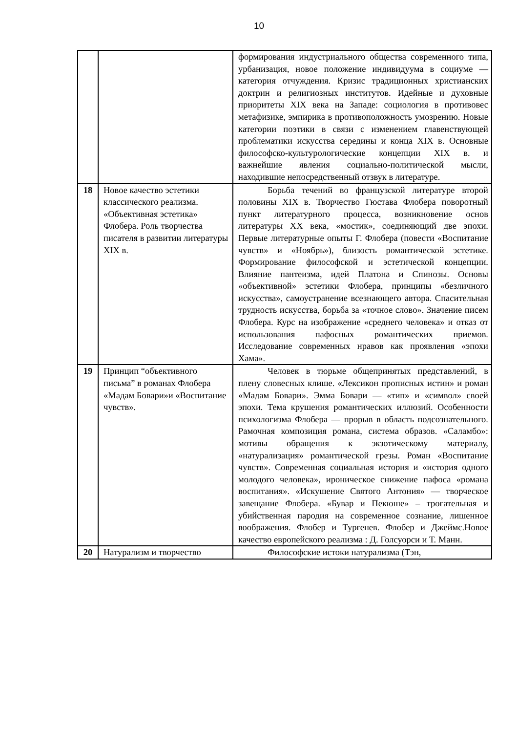10
| | | формирования индустриального общества современного типа, урбанизация, новое положение индивидуума в социуме — категория отчуждения. Кризис традиционных христианских доктрин и религиозных институтов. Идейные и духовные приоритеты XIX века на Западе: социология в противовес метафизике, эмпирика в противоположность умозрению. Новые категории поэтики в связи с изменением главенствующей проблематики искусства середины и конца XIX в. Основные философско-культурологические концепции XIX в. и важнейшие явления социально-политической мысли, находившие непосредственный отзвук в литературе. |
| 18 | Новое качество эстетики классического реализма. «Объективная эстетика» Флобера. Роль творчества писателя в развитии литературы XIX в. | Борьба течений во французской литературе второй половины XIX в. Творчество Гюстава Флобера поворотный пункт литературного процесса, возникновение основ литературы XX века, «мостик», соединяющий две эпохи. Первые литературные опыты Г. Флобера (повести «Воспитание чувств» и «Ноябрь»), близость романтической эстетике. Формирование философской и эстетической концепции. Влияние пантеизма, идей Платона и Спинозы. Основы «объективной» эстетики Флобера, принципы «безличного искусства», самоустранение всезнающего автора. Спасительная трудность искусства, борьба за «точное слово». Значение писем Флобера. Курс на изображение «среднего человека» и отказ от использования пафосных романтических приемов. Исследование современных нравов как проявления «эпохи Хама». |
| 19 | Принцип “объективного письма” в романах Флобера «Мадам Бовари»и «Воспитание чувств». | Человек в тюрьме общепринятых представлений, в плену словесных клише. «Лексикон прописных истин» и роман «Мадам Бовари». Эмма Бовари — «тип» и «символ» своей эпохи. Тема крушения романтических иллюзий. Особенности психологизма Флобера — прорыв в область подсознательного. Рамочная композиция романа, система образов. «Саламбо»: мотивы обращения к экзотическому материалу, «натурализация» романтической грезы. Роман «Воспитание чувств». Современная социальная история и «история одного молодого человека», ироническое снижение пафоса «романа воспитания». «Искушение Святого Антония» — творческое завещание Флобера. «Бувар и Пекюше» – трогательная и убийственная пародия на современное сознание, лишенное воображения. Флобер и Тургенев. Флобер и Джеймс.Новое качество европейского реализма : Д. Голсуорси и Т. Манн. |
| 20 | Натурализм и творчество | Философские истоки натурализма (Тэн, |